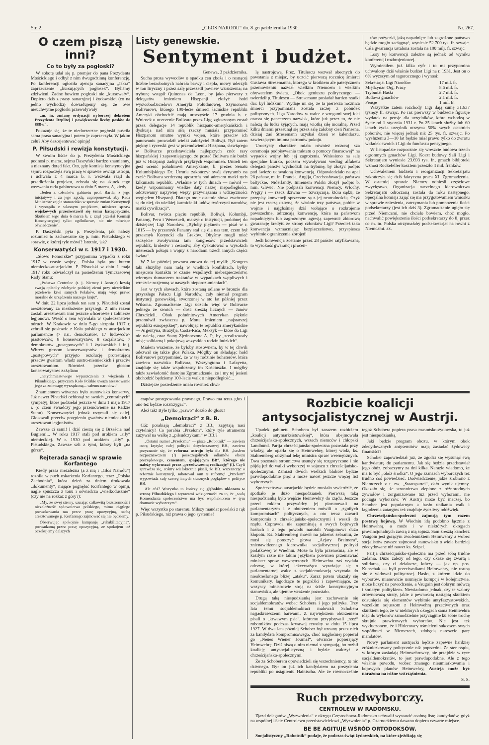Str. 2. „GŁOS NARODU“ dn. 8-go października 1930. Nr. 267.
O czem piszą inni?
Co to były za pogłoski?
W sobotę udał się p. premjer do pana Prezydenta Mościckiego i odbył z nim dwugodzinną konferencję. Po konferencji ogłosiła ajencja sanacyjna „Iskra“ zaprzeczenie „kursujących pogłosek“. Byliśmy zdziwieni. Żadne bowiem pogłoski nie „kursowały“. Dopiero dziś z prasy sanacyjnej i żydowskiej (co na jedno wychodzi) dowiadujemy się, że owe nieuchwytne pogłoski przewidywały
„m. in. zmianę ordynacji wyborczej dekretem Prezydenta Rzplitej i powiększenie liczby posłów do 888-u“.
Pokazuje się, że te niedorzeczne pogłoski puściła sama prasa sanacyjna i potem je zaprzeczyła. W jakim celu? Aby dezorjentować opinję!
P. Piłsudski i rewizja konstytucji.
W swoim liście do p. Prezydenta Mościckiego podnosi p. marsz. sejmu Daszyński bardzo znamienny, a nieznany dotąd fakt. Oto, gdy komisja konstytucyjna sejmu rozpoczęła swą pracę w sprawie rewizji ustroju, i uchwała z 4 marca b. r. wezwała rząd do przedłożenia projektu, zebrała się na skutek tego wezwania rada gabinetowa w dniu 5 marca. A, kiedy
„Jeden z członków gabinetu prof. Bartla, z jego inicjatywy i za jego zgodą, zaproponował, aby Rada Ministrów zajęła stanowisko w sprawie zmian Konstytucji i wystąpiła z własnym projektem, minister spraw wojskowych przeciwstawił się temu kategorycznie. Skutkiem tego dnia 6 marca b. r. rząd przesłał Komisji Konstytucyjnej tylko ogólnikowe, nic nie mówiące oświadczenie“.
P. Daszyński pyta p. Prezydenta, jak należy rozumieć to zachowanie się p. min. Piłsudskiego w sprawie, o której tyle mówi? Istotnie, jak?
Konserwatyści w r. 1917 i 1930.
„Słowo Pomorskie“ przypomina wypadki z roku 1917 w czasie wojny... Polska była pod butem niemiecko-austrjackim. P. Piłsudski w dniu 1 maja 1917 roku oświadczył na posiedzeniu Tymczasowej Rady Stanu:
„Państwa Centralne (t. j. Niemcy i Austrja) krwią swoją opłaciły zdobycie polskiej ziemi przy niewielkim przelewie krwi samych Polaków, mają więc prawo moralne do urządzenia naszego kraju“.
W dniu 22 lipca jednak ten sam p. Piłsudski został aresztowany za niezłożenie przysięgi. Z nim razem zostali aresztowani inni jeszcze oficerowie i żołnierze legjonowi. Wieść o tem wywołała w społeczeństwie odruch. W Krakowie w dniu 5-go sierpnia 1917 r. zebrali się posłowie z Koła polskiego w austrjackim parlamencie (7 nar. demokratów, 17 ludowców-piastowców, 8 konserwatystów, 8 socjalistów, 7 demokratów „postępowych“ i 1 żydowskich i in.). Wbrew głosom konserwatystów i demokratów „postępowych“ przyjęto rezolucję protestującą przeciw gwałtom władz austro-niemieckich i przeciw aresztowaniom. Również przeciw głosom konserwatystów zażądano
„natychmiastowego wypuszczenia z więzienia J. Piłsudskiego, przyczem Koło Polskie uważa aresztowanie jego za zniewagę wyrządzoną... całemu narodowi“.
Znamiennem wówczas było stanowisko konserwy. Już nawet Piłsudski ochłonął ze swoich „centralnych“ sympatyj, które podzielał jeszcze w dniu 1 maja 1917 r. (o czem świadczy jego przemówienie na Radzie Stanu). Konserwatyści jednak trzymali się dalej. Głosowali przeciw potępieniu gwałtów niemieckich i aresztowań legjonistów.
Zawsze ci sami! I dziś cieszą się z Brześcia nad Bugiem!... W roku 1917 stali pod urokiem „siły“ niemieckiej. W r. 1930 pod urokiem „siły“ p. Piłsudskiego. Zawsze szli z tymi, którzy byli „na górze“.
Rejterada sanacji w sprawie Korfantego
Kiedy prasa niezależna (a z nią i „Głos Narodu“) rozbiła w puch oskarżenia Korfantego, teraz „Polska Zachodnia“, która dzień za dniem drukowała „dokumenty“, mające pognębić Korfantego w opinji, nagle spuszcza z tonu i oświadcza „wielkodusznie“ (czy nie na rozkaz z góry?):
„My, ze swej strony, uznając całkowitą bezstronność i niezależność sądownictwa polskiego, mimo ciągłego prowokowania nas przez prasę opozycyjną, osobą aresztowanego p. Korfantego zajmować się nie będziemy.
Obserwując spokojnie kampanję „rehabilitacyjną“, prowadzoną przez prasę opozycyjną, ze spokojem też oczekujemy dalszych
Listy genewskie.
Sentyment i budżet.
Genewa, 3 października.
Sucha proza wywodów o spadku cen zboża i o rosnącej liczbie bezrobotnych nabrała barwy i ciepła, mowy uderzyli w ton liryczny i przez salę przeszedł powiew wzruszenia; na trybunę wstąpił Quinones de Leon, by jako pierwszy z delegatów imieniem Hiszpanji złożyć hołd wyswobodzicielowi Ameryki Południowej, Szymonowi Bolivarowi, którego 100-lecie śmierci łacińskie republiki Ameryki obchodzić mają uroczyście 17 grudnia b. r. Wniosek o uczczenie Bolivara przez Ligę zgłoszonym został przez delegacje 14 republik hiszpano-amerykańskich i dyskusja nad nim siłą rzeczy musiała przypomnieć Hiszpanom smutne wyniki wojen, które przeciw ich panowaniu prowadził wielki założyciel Boliwji. Był zatem piękny i rycerski gest w przemówieniu Hiszpana, sławiącego w Bolivarze przedstawiciela najlepszych cnót rasy hiszpańskiej i zapewniającego, że postać Bolivara nie budzi już w Hiszpanji żadnych przykrych wspomnień. Umieli ten gest ocenić południowi Amerykanie; b. prezes Senatu Kolumbijskiego Dr. Urrutia zakończył swój dytyramb na cześć Bolivara serdeczną apostrofą pod adresem matki tych kilkunastu republik. „Właśnie w tych dniach — mówił — kiedy wspominamy wielkie daty naszej niepodległości, odczuwamy najżywiej więzy przywiązania i wdzięczności względem Hiszpanji. Dlatego moje ostatnie słowa zwrócone są do niej, do wielkiej karmicielki ludów, twórczyni narodów, matki cywilizacji“.
Bolivar, twórca pięciu republik, Boliwji, Kolumbji, Panamy, Peru i Wenezueli, marzył o instytucji, podobnej do dzisiejszej Ligi Narodów. „Byłoby pięknem — pisał w r. 1815 — by przesmyk Panamy stał się dla nas tem, czem był przesmyk Koryncki dla Greków. Obyśmy mogli mieć szczęście zwoływania tam kongresów przedstawicieli republik, królestw i cesarstw, aby dyskutować o wysokich interesach pokoju i wojny z narodami trzech innych części świata“.
W 7 lat później powraca znowu do tej myśli: „Kongres taki służyłby nam radą w wielkich konfliktach, byłby miejscem kontaktu w czasie wspólnych niebezpieczeństw, wiernym tłumaczem traktatów w wypadkach wątpliwych i wreszcie rozjemną w naszych nieporozumieniach“.
Jest w tych słowach, które zostaną odlane w bronzie dla przyszłego Pałacu Ligi Narodów, cały niemal program instytucji genewskiej, stworzonej w sto lat później przez Wilsona. Zgromadzenie Ligi uczciło więc w Bolivarze jednego ze swoich — dość zresztą licznych — Janów Chrzcicieli. Obok południowych Amerykan pięknie przemówił zwłaszcza p. Motta imieniem „najstarszej republiki europejskiej“, nawołując te republiki amerykańskie — Argentyna, Brazylja, Costa-Rica, Meksyk — które do Ligi nie należą, oraz Stany Zjednoczone A. P., by „zrealizowały misję solidarną i pokojową wszystkich rodzin ludzkich“.
Miałem wrażenie, że byłoby stosownem, by w tej chwili odezwał się także głos Polaka. Mógłby on składając hołd Bolivarowi przypomnieć, że w tej rodzinie bohaterów, która zawiera nazwiska Bolivara, Waszyngtona i Lafayetta, znajduje się także współczesny im Kościuszko. I mógłby także zawiadomić dostojne Zgromadzenie, że i my tej jesieni obchodzić będziemy 100-lecie walk o niepodległość...
Dzisiejsze posiedzenie miało również chwi-
lę nastrojową. Prez. Titulescu wezwał obecnych do powstania z miejsc, by uczcić pierwszą rocznicę śmierci Gustawa Stresemanna, którego w krótkiem ale patetycznem przemówieniu nazwał wielkim Niemcem i wielkim obywatelem świata. „Obok geniuszu politycznego — twierdził p. Titulescu — Stresemann posiadał bardzo rzadki dar: był ludzkim“. Wydaje mi się, że ta pierwsza rocznica śmierci przypomniana została raczej z pobudek politycznych. Liga Narodów w walce z wrogami swej idei otacza się pancerzem nazwisk, które już przez to, że nie należą do ludzi żyjących, mają wiotką siłę moralną. Przed kilku dniami przesunął się przez salę żałobny cień Nansena, dzisiaj zaś Stresemann uzyskał dzień w kalendarzu, zawierającym imiona patronów pokoju.
Uroczysty charakter miała również wczoraj sza ceremonja podpisywania traktatu o pomocy finansowej“ na wypadek wojny lub jej zagrożenia. Wniesiono na salę specjalne biurko, poczem wywoływani według alfabetu delegaci państw wychodzili na trybunę, by złożyć podpis pod świeżo uchwaloną konwencją. Odpowiedziało na apel 28 państw, m. in. Francja, Anglja, Czechosłowacja, państwa bałtyckie, Niderlandy. Imieniem Polski złożył podpis b. min. Gliwic. Nie podpisali konwencji Niemcy, Włochy, Węgry i — rzecz dziwna — Szwajcarja, która sądzi, że przepisy konwencji sprzeczne są z jej neutralnością. Czyż nie jest rzeczą dziwną, że właśnie trzy państwa, pobite w wojnie i najgłośniej dziś wołające o rozbrojenie powszechne, odrzucają konwencję, która na państwom napadniętym lub zagrożonym agresją zapewnić zbiorową gwarancję kredytu ze strony członków Ligi? Przecież taka konwencja wzmacniając bezpieczeństwo, przyspiesza wybitnie ograniczenie zbrojeń!
Jeśli konwencja zostanie przez 28 państw ratyfikowaną, to wysokość gwarancji procen-
tów pożyczki, jaką napadnięte lub zagrożone państwo będzie mogło zaciągnąć, wyniesie 52.700 tys. fr. szwajc. Cała gwarancja ustalona została na 100 milj. fr. szwajc.
Losy tej konwencji zależne są jednak od wyniku konferencji rozbrojeniowej.
Wymieniłem już kilka cyfr i to mi przypomina uchwalony dziś właśnie budżet Ligi na r. 1931. Jest on o 6% wyższym od tegorocznego i wynosi:
| Sekretarjat Ligi Narodów | 17 mil. fr. |
| Międzynar. Org. Pracy | 8.6 mil. fr. |
| Trybunał Haski | 2.7 mil. fr. |
| Budowa gmachów | 2.1 mil. fr. |
| Pensje | 1 mil. fr. |
Wszystkie zatem rozchody Ligi dają sumę 31.637 tysięcy fr. szwajc. Po raz pierwszy w budżecie figuruje wydatek na pensje dla urzędników, które wchodzą w życie od 1 stycznia 1931 r. Po 25 latach służby lub 60 latach życia urzędnik otrzyma 50% swych ostatnich poborów, nie więcej jednak niż 25 tys. fr. szwajc. Po wysłużeniu 3—10 lat będzie miał prawo tylko do zwrotu wkładek swoich i Ligi do funduszu pensyjnego.
W listopadzie rozpocznie się wreszcie budowa trzech ogromnych gmachów Ligi. Koszt budowy Sali Ligi i Sekretarjatu wyniesie 23.693 tys. fr., gmach bibljoteki wznosi Rockefeller kosztem przeszło 4 mil. franków.
Uchwaleniem budżetu i reorganizacji Sekretarjatu zakończyła się dziś faktyczna praca XI. Zgromadzenia. W ostatniej sprawie Niemcy odnieśli częściowe zwycięstwo. Organizacja naczelnego kierownictwa Sekretarjatu odroczoną została do roku następnego. Specjalna komisja zająć się ma przygotowaniem wniosku w sprawie zniesienia, zatrzymania lub pomnożenia ilości podsekretarzy (jest ich dziś 3). Zgromadzenie ugięło się przed Niemcami, nie chciało bowiem, choć mogło, nachwalić powiększenia ilości podsekretarzy do 8, przez co m. in. Polska otrzymałaby podsekretarjat na równi z Niemcami. ax.
Rozbicie koalicji antysocjalistycznej w Austrji.
Upadek gabinetu Schobera był zarazem rozbiciem „koalicji antymarksistowskiej“, która obejmowała chrześcijańsko-społecznych, wszech niemców i chłopski Landbund. Partja chrześcijańsko-społeczna pozostała przy władzy, ale oparła się o Heimwehrę, której wódz, ks. Stahremberg otrzymał tekę ministra spraw wewnętrznych. Dwa pozostałe stronnictwa usunęły się rozgoryczone i nie pójdą już do walki wyborczej w sojuszu z chrześcijańsko-społecznymi. Zamiast dwóch wielkich bloków będzie prawdopodobnie pięć a może nawet jeszcze więcej list wyborczych.
Społeczeństwo austrjackie będzie musiało stwierdzić, że spotkało je dużo niespodzianek. Pierwszą taką niespodzianką było wejście Heimwehry do rządu. Jeszcze przed rokiem przywódcy jej piorunowali na parlamentaryzm i z oburzeniem mówili o „zgniłych kompromisach“ politycznych, a oto teraz zawarli kompromis z chrześcijańsko-społecznymi i weszli do rządu. Coprawda nie zapominają o swych bojowych hasłach i z tego powodu narobili Vaugoinowi dużo kłopotu. Ks. Stahremberg mówił na jakiemś zebraniu, że musi się potoczyć głowa „Azjaty Breitnera“, znienawidzonego kierownika socjalistycznej polityki podatkowej w Wiedniu. Może to była przenośnia, ale w każdym razie nie takim językiem powinien przemawiać minister spraw wewnętrznych. Heimwehra zaś wydała odezwę, w której lekceważąco wyrażając się o parlamentarnej walce z socjaldemokracją wzywała do nieokreślonego bliżej „ataku“. Zaraz potem ukazały się komunikaty, łagodzące te pogróżki i zapewniające, że wszyscy ministrowie stoją na ściśle konstytucyjnym stanowisku, ale ujemne wrażenie pozostało.
Drugą taką niespodzianką jest zachowanie się socjaldemokratów wobec Schobera i jego polityka. Trzy lata temu socjaldemokraci malowali Schobera najjaskrawszemi barwami. Z największem oburzeniem pisali o „krwawym psie“, któremu przypisywali „rzeź“ robotników podczas krwawej rewolty w dniu 15 lipca 1927. W dwa lata później Schober był uznany przez nich za kandydata kompromisowego, choć najgłośniej popierał go „Neues Wiener Journal“, otwarcie popierający Heimwehrę. Dziś piszą o nim niemal z sympatją, bo rozbił koalicję antysocjalistyczną i będzie walczył z chrześcijańsko-społecznymi.
Że za Schoberem opowiedzieli się wszechniemcy, to nic dziwnego. Był on już ich kandydatem na prezydenta republiki po ustąpieniu Hainischa. Ale że równocześnie tegoż Schobera popiera prasa masońsko-żydowska, to już jest niespodzianką.
Jaki będzie program obozu, w którym obok zdecydowanych antysemitów mają zasiadać żydowscy finansiści?
Schober zapowiedział już, że zgodzi się wysunąć swą kandydaturę do parlamentu. Jak się będzie przedstawiał jego obóz, zobaczymy za dni kilka. Narazie wiadomo, że ma to być „obóz środka“. O jego szansach wyborczych też trudno coś powiedzieć. Doświadczenie, jakie zrobiono z Niemczech z t. zw. „Staatspartei“, dało wynik ujemny. Okazało się, że stronnictwo zlepione z różnorodnych żywiołów i zorganizowane tuż przed wyborami, nie pociąga wyborców. W Austrji może być inaczej, bo Schober jest popularnym a hasło unikania walk i łagodzenia zatargów też znajduje życzliwy oddźwięk.
Chrześcijańsko-społeczni zajmują tym razem postawę bojową. W Wiedniu idą podobno łącznie z Heimwehrą, a może i w niektórych okręgach prowincjonalnych zawrą z nią sojusz. Sam zresztą kanclerz Vaugoin jest gorącym zwolennikiem Heimwehry a wobec socjalistów zawsze zajmował stanowisko o wiele bardziej zdecydowane niż nawet ks. Seipel.
Partja chrześcijańsko-społeczna ma przed sobą trudne zadania. Dużo zależy od tego, czy okaże się zwartą i solidarną, czy ci działacze, którzy — jak np. pos. Kunschak — byli przeciwnikami Heimwehry, nie usuną się z widowni politycznej. Hasło, z którem idzie do wyborów, mianowicie usunięcie korupcji w kolejnictwie, może liczyć na powodzenie, a Vaugoin jest dobrym mówcą i śmiałym politykiem. Niewiadomo jednak, czy te walory zrównoważą straty, jakie z pewnością nastąpią skutkiem odsunięcia się elementów wybitnie antyfaszystowskich, wszelkim sojuszom z Heimwehrą przeciwnych oraz skutkiem tego, że w niektórych okręgach sama Heimwehra idąc do wyborów samodzielnie przyciągnie ku sobie trochę skrajnie prawicowych wyborców. Nie jest też wykluczonem, że i Hitlerowcy ośmieleni sukcesem swych współbraci w Niemczech, zdobędą nareszcie parę mandatów.
Nowy parlament austrjacki będzie zapewne hardziej zróżniczkowany politycznie niż poprzedni. Że ster rządu, w którym zasiadają Heimwehrowcy, nie przejdzie w ręce socjaldemokratów, to jest prawdopodobne. Ale z tego właśnie powodu, wobec znanego nieumiarkowania i bojowych planów Heimwehry, Austrja może być narażona na różne wstrząśnienia.
S. S.
etapów postępowania prawnego. Prawo ma teraz głos i ono też będzie rozstrzygać“.
Aleź tak! Byle tylko „prawo“ doszło do głosu!
„Demokraci“ z B. B.
Cóż porabiają „demokraci“ z BB., zapytają nasi czytelnicy? Co porabia „Przełom“, który tyle atramentu zużywał na walkę z „piłsudczykami“ w BB.?
„Ostatni numer „Przełomu“ — pisze „Robotnik“ — zawiera ostrą krytykę całej polityki dotychczasowej BB., zawiera przyznanie się, że reforma ustroju była dla BB. „hasłem rozpoznawczem (!) poszczególnych odłamów obozu prorządowego, cementem, spajającym BB“, którego nie należy wykruszać przez „przedwczesną realizację“ (!). Czyli sprawdza się, cośmy wielokrotnie pisali, że BB. wszeszcząc o reformie konstytucji, sabotował sam tę reformę! „Przełom“ wypowiada cały szereg innych słusznych poglądów o polityce BB.
Ale cóż? Wszystko to kończy się głębokim ukłonem w stronę Piłsudskiego i wyrazami wdzięczności za to, że „wolą Komendanta społeczeństwo ma być współaktorem w tym dramacie wyborczym“.
Więc wszystko po staremu. Milszy mandat poselski z rąk p. Piłsudskiego, niż prawa o jego systemie!
Ruch przedwyborczy.
CENTROLEW W RADOMSKU.
Zjazd delegatów „Wyzwolenia“ z okręgu Częstochowa-Radomsko uchwalił wystawić osobną listę kandydatów, gdyż na wspólnej liście Centrolewu przedstawicielowi „Wyzwolenia“ p. Czarnockiemu dawano dopiero czwarte miejsce.
BE BE AGITUJE WŚRÓD ORTODOKSÓW.
Socjalistyczny „Robotnik“ podaje, że podczas świąt żydowskich, na które zjeżdżają się